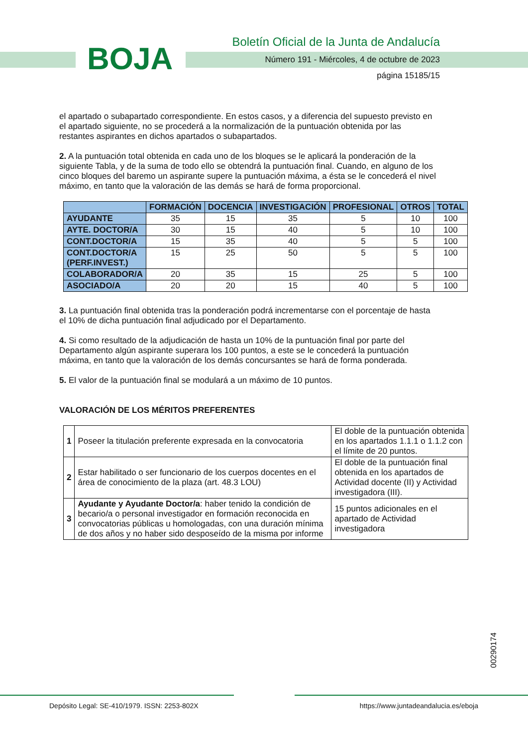BOJA
Boletín Oficial de la Junta de Andalucía
Número 191 - Miércoles, 4 de octubre de 2023
página 15185/15
el apartado o subapartado correspondiente. En estos casos, y a diferencia del supuesto previsto en el apartado siguiente, no se procederá a la normalización de la puntuación obtenida por las restantes aspirantes en dichos apartados o subapartados.
2. A la puntuación total obtenida en cada uno de los bloques se le aplicará la ponderación de la siguiente Tabla, y de la suma de todo ello se obtendrá la puntuación final. Cuando, en alguno de los cinco bloques del baremo un aspirante supere la puntuación máxima, a ésta se le concederá el nivel máximo, en tanto que la valoración de las demás se hará de forma proporcional.
| | FORMACIÓN | DOCENCIA | INVESTIGACIÓN | PROFESIONAL | OTROS | TOTAL |
| --- | --- | --- | --- | --- | --- | --- |
| AYUDANTE | 35 | 15 | 35 | 5 | 10 | 100 |
| AYTE. DOCTOR/A | 30 | 15 | 40 | 5 | 10 | 100 |
| CONT.DOCTOR/A | 15 | 35 | 40 | 5 | 5 | 100 |
| CONT.DOCTOR/A (PERF.INVEST.) | 15 | 25 | 50 | 5 | 5 | 100 |
| COLABORADOR/A | 20 | 35 | 15 | 25 | 5 | 100 |
| ASOCIADO/A | 20 | 20 | 15 | 40 | 5 | 100 |
3. La puntuación final obtenida tras la ponderación podrá incrementarse con el porcentaje de hasta el 10% de dicha puntuación final adjudicado por el Departamento.
4. Si como resultado de la adjudicación de hasta un 10% de la puntuación final por parte del Departamento algún aspirante superara los 100 puntos, a este se le concederá la puntuación máxima, en tanto que la valoración de los demás concursantes se hará de forma ponderada.
5. El valor de la puntuación final se modulará a un máximo de 10 puntos.
VALORACIÓN DE LOS MÉRITOS PREFERENTES
| 1 | Poseer la titulación preferente expresada en la convocatoria | El doble de la puntuación obtenida en los apartados 1.1.1 o 1.1.2 con el límite de 20 puntos. |
| 2 | Estar habilitado o ser funcionario de los cuerpos docentes en el área de conocimiento de la plaza (art. 48.3 LOU) | El doble de la puntuación final obtenida en los apartados de Actividad docente (II) y Actividad investigadora (III). |
| 3 | Ayudante y Ayudante Doctor/a : haber tenido la condición de becario/a o personal investigador en formación reconocida en convocatorias públicas u homologadas, con una duración mínima de dos años y no haber sido desposeído de la misma por informe | 15 puntos adicionales en el apartado de Actividad investigadora |
00290174
Depósito Legal: SE-410/1979. ISSN: 2253-802X
https://www.juntadeandalucia.es/eboja